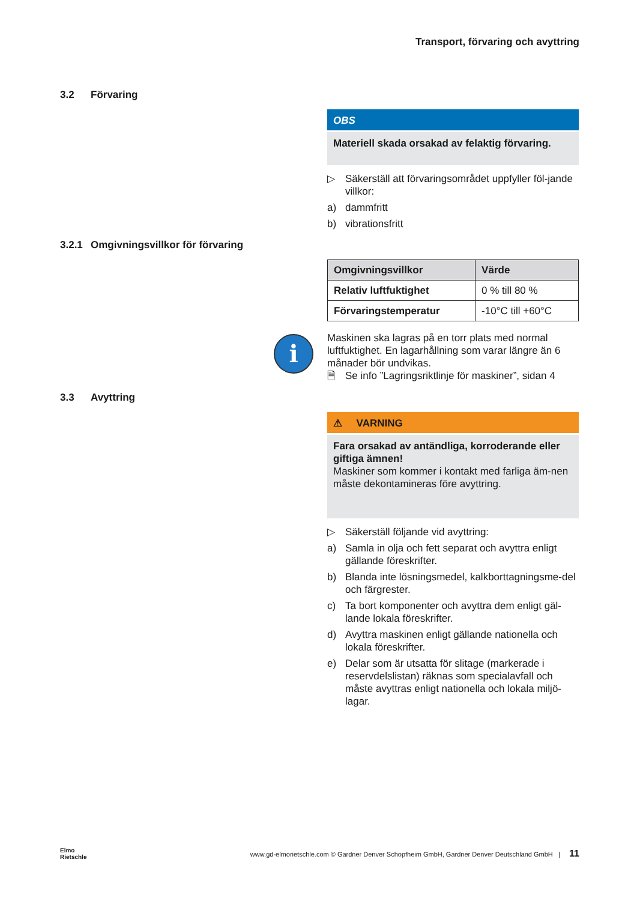Transport, förvaring och avyttring
3.2 Förvaring
OBS
Materiell skada orsakad av felaktig förvaring.
▷ Säkerställ att förvaringsområdet uppfyller föl-jande villkor:
a) dammfritt
b) vibrationsfritt
3.2.1 Omgivningsvillkor för förvaring
| Omgivningsvillkor | Värde |
| --- | --- |
| Relativ luftfuktighet | 0 % till 80 % |
| Förvaringstemperatur | -10°C till +60°C |
i
Maskinen ska lagras på en torr plats med normal luftfuktighet. En lagarhållning som varar längre än 6 månader bör undvikas.
🗎 Se info ”Lagringsriktlinje för maskiner”, sidan 4
3.3 Avyttring
⚠ VARNING
Fara orsakad av antändliga, korroderande eller giftiga ämnen!
Maskiner som kommer i kontakt med farliga äm-nen måste dekontamineras före avyttring.
▷ Säkerställ följande vid avyttring:
a) Samla in olja och fett separat och avyttra enligt gällande föreskrifter.
b) Blanda inte lösningsmedel, kalkborttagningsme-del och färgrester.
c) Ta bort komponenter och avyttra dem enligt gäl-lande lokala föreskrifter.
d) Avyttra maskinen enligt gällande nationella och lokala föreskrifter.
e) Delar som är utsatta för slitage (markerade i reservdelslistan) räknas som specialavfall och måste avyttras enligt nationella och lokala miljö-lagar.
Elmo
Rietschle
www.gd-elmorietschle.com © Gardner Denver Schopfheim GmbH, Gardner Denver Deutschland GmbH | 11